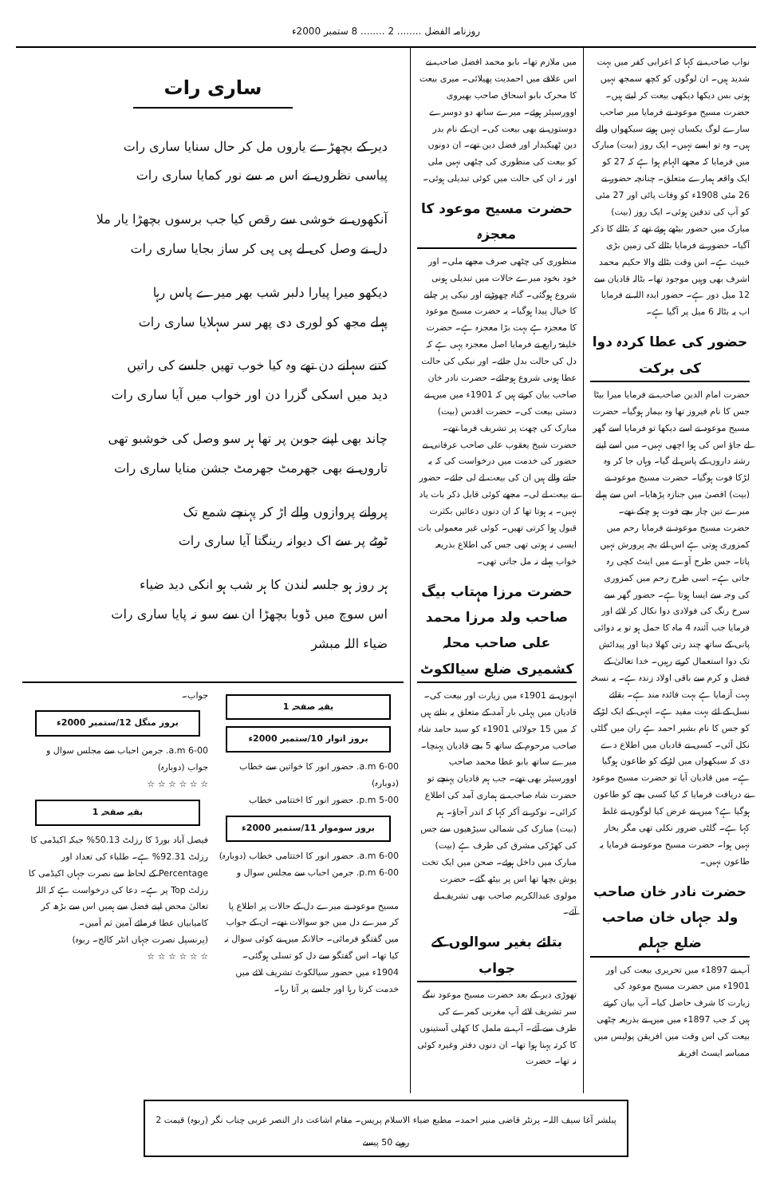روزنامہ الفضل ........ 2 ........ 8 ستمبر 2000ء
نواب صاحب نے کہا کہ اعرابی کفر میں بہت شدید ہیں۔ ان لوگوں کو کچھ سمجھ نہیں ہوتی بس دیکھا دیکھی بیعت کر لیتے ہیں۔ حضرت مسیح موعود نے فرمایا میر صاحب سارے لوگ یکساں نہیں ہوتے سیکھواں والے ہیں۔ وہ تو ایسے نہیں۔ ایک روز (بیت) مبارک میں فرمایا کہ مجھے الہام ہوا ہے کہ 27 کو ایک واقعہ ہمارے متعلق۔ چنانچہ حضور نے 26 مئی 1908ء کو وفات پائی اور 27 مئی کو آپ کی تدفین ہوئی۔ ایک روز (بیت) مبارک میں حضور بیٹھے ہوئے تھے کہ بٹالے کا ذکر آگیا۔ حضور نے فرمایا بٹالے کی زمین بڑی خبیث ہے۔ اس وقت بٹالے والا حکیم محمد اشرف بھی وہیں موجود تھا۔ بٹالہ قادیان سے 12 میل دور ہے۔ حضور ایدہ اللہ نے فرمایا اب یہ بٹالہ 6 میل پر آگیا ہے۔
حضور کی عطا کردہ دوا کی برکت
حضرت امام الدین صاحب نے فرمایا میرا بیٹا جس کا نام فیروز تھا وہ بیمار ہوگیا۔ حضرت مسیح موعود نے اسے دیکھا تو فرمایا اسے گھر لے جاؤ اس کی ہوا اچھی نہیں۔ میں اسے اپنے رشتہ داروں کے پاس لے گیا۔ وہاں جا کر وہ لڑکا فوت ہوگیا۔ حضرت مسیح موعود نے (بیت) اقصیٰ میں جنازہ پڑھایا۔ اس سے پہلے میرے تین چار بچے فوت ہو چکے تھے۔ حضرت مسیح موعود نے فرمایا رحم میں کمزوری ہوتی ہے اس لئے بچہ پرورش نہیں پاتا۔ جس طرح آوے میں اینٹ کچی رہ جاتی ہے۔ اسی طرح رحم میں کمزوری کی وجہ سے ایسا ہوتا ہے۔ حضور گھر سے سرخ رنگ کی فولادی دوا نکال کر لائے اور فرمایا جب آئندہ 4 ماہ کا حمل ہو تو یہ دوائی پانی کے ساتھ چند رتی کھلا دینا اور پیدائش تک دوا استعمال کرتے رہیں۔ خدا تعالیٰ کے فضل و کرم سے باقی اولاد زندہ ہے۔ یہ نسخہ بہت آزمایا ہے بہت فائدہ مند ہے۔ بقائے نسل کے لئے بہت مفید ہے۔ انہی کے ایک لڑکے کو جس کا نام بشیر احمد ہے ران میں گلٹی نکل آئی۔ کسی نے قادیان میں اطلاع دے دی کہ سیکھواں میں لڑکے کو طاعون ہوگیا ہے۔ میں قادیان آیا تو حضرت مسیح موعود نے دریافت فرمایا کہ کیا کسی بچے کو طاعون ہوگیا ہے؟ میں نے عرض کیا لوگوں نے غلط کہا ہے۔ گلٹی ضرور نکلی تھی مگر بخار نہیں ہوا۔ حضرت مسیح موعود نے فرمایا یہ طاعون نہیں۔
حضرت نادر خان صاحب ولد جہاں خان صاحب ضلع جہلم
آپ نے 1897ء میں تحریری بیعت کی اور 1901ء میں حضرت مسیح موعود کی زیارت کا شرف حاصل کیا۔ آپ بیان کرتے ہیں کہ جب 1897ء میں میں نے بذریعہ چٹھی بیعت کی اس وقت میں افریقن پولیس میں ممباسہ ایسٹ افریقہ
میں ملازم تھا۔ بابو محمد افضل صاحب نے اس علاقے میں احمدیت پھیلائی۔ میری بیعت کا محرک بابو اسحاق صاحب بھیروی اوورسیئر ہوئے۔ میرے ساتھ دو دوسرے دوستوں نے بھی بیعت کی۔ ان کے نام بدر دین ٹھیکیدار اور فضل دین تھے۔ ان دونوں کو بیعت کی منظوری کی چٹھی نہیں ملی اور نہ ان کی حالت میں کوئی تبدیلی ہوئی۔
حضرت مسیح موعود کا معجزہ
منظوری کی چٹھی صرف مجھے ملی۔ اور خود بخود میرے حالات میں تبدیلی ہونی شروع ہوگئی۔ گناہ چھوڑنے اور نیکی پر چلنے کا خیال پیدا ہوگیا۔ یہ حضرت مسیح موعود کا معجزہ ہے بہت بڑا معجزہ ہے۔ حضرت خلیفۃ رابع نے فرمایا اصل معجزہ یہی ہے کہ دل کی حالت بدل جائے۔ اور نیکی کی حالت عطا ہونی شروع ہوجائے۔ حضرت نادر خان صاحب بیان کرتے ہیں کہ 1901ء میں میں نے دستی بیعت کی۔ حضرت اقدس (بیت) مبارک کی چھت پر تشریف فرما تھے۔ حضرت شیخ یعقوب علی صاحب عرفانی نے حضور کی خدمت میں درخواست کی کہ یہ جانے والے ہیں ان کی بیعت لے لی جائے۔ حضور نے بیعت لے لی۔ مجھے کوئی قابل ذکر بات یاد نہیں۔ یہ ہوتا تھا کہ ان دنوں دعائیں بکثرت قبول ہوا کرتی تھیں۔ کوئی غیر معمولی بات ایسی نہ ہوتی تھی جس کی اطلاع بذریعہ خواب پہلے نہ مل جاتی تھی۔
حضرت مرزا مہتاب بیگ صاحب ولد مرزا محمد علی صاحب محلہ کشمیری ضلع سیالکوٹ
انہوں نے 1901ء میں زیارت اور بیعت کی۔ قادیان میں پہلی بار آمد کے متعلق یہ بتاتے ہیں کہ میں 15 جولائی 1901ء کو سید حامد شاہ صاحب مرحوم کے ساتھ 5 بجے قادیان پہنچا۔ میرے ساتھ بابو عطا محمد صاحب اوورسیئر بھی تھے۔ جب ہم قادیان پہنچے تو حضرت شاہ صاحب نے ہماری آمد کی اطلاع کرائی۔ نوکر نے آکر کہا کہ اندر آجاؤ۔ ہم (بیت) مبارک کی شمالی سیڑھیوں سے جس کی کھڑکی مشرق کی طرف ہے (بیت) مبارک میں داخل ہوئے۔ صحن میں ایک تخت پوش بچھا تھا اس پر بیٹھ گئے۔ حضرت مولوی عبدالکریم صاحب بھی تشریف لے آئے۔
بتائے بغیر سوالوں کے جواب
تھوڑی دیر کے بعد حضرت مسیح موعود ننگے سر تشریف لائے آپ مغربی کمرے کی طرف سے آئے۔ آپ نے ململ کا کھلی آستینوں کا کرتہ پہنا ہوا تھا۔ ان دنوں دفتر وغیرہ کوئی نہ تھا۔ حضرت
ساری رات
دیر کے بچھڑے یاروں مل کر حال سنایا ساری رات
پیاسی نظروں نے اس مہ سے نور کمایا ساری رات
آنکھوں نے خوشی سے رقص کیا جب برسوں بچھڑا یار ملا
دل نے وصل کی لے پی پی کر ساز بجایا ساری رات
دیکھو میرا پیارا دلبر شب بھر میرے پاس رہا
پہلے مجھ کو لوری دی پھر سر سہلایا ساری رات
کتنے سہانے دن تھے وہ کیا خوب تھیں جلسے کی راتیں
دید میں اسکی گزرا دن اور خواب میں آیا ساری رات
چاند بھی اپنے جوبن پر تھا ہر سو وصل کی خوشبو تھی
تاروں نے بھی جھرمٹ جھرمٹ جشن منایا ساری رات
پروانے پروازوں والے اڑ کر پہنچے شمع تک
ٹوٹے پر سے اک دیوانہ رینگتا آیا ساری رات
ہر روز ہو جلسہ لندن کا ہر شب ہو انکی دید ضیاء
اس سوچ میں ڈوبا بچھڑا ان سے سو نہ پایا ساری رات
ضیاء اللہ مبشر
بقیہ صفحہ 1
بروز اتوار 10/ستمبر 2000ء
6-00 a.m. حضور انور کا خواتین سے خطاب (دوبارہ)
5-00 p.m. حضور انور کا اختتامی خطاب
بروز سوموار 11/ستمبر 2000ء
6-00 a.m. حضور انور کا اختتامی خطاب (دوبارہ)
6-00 p.m. جرمن احباب سے مجلس سوال و
مسیح موعود نے میرے دل کے حالات پر اطلاع پا کر میرے دل میں جو سوالات تھے۔ ان کے جواب میں گفتگو فرمائی۔ حالانکہ میں نے کوئی سوال نہ کیا تھا۔ اس گفتگو سے دل کو تسلی ہوگئی۔ 1904ء میں حضور سیالکوٹ تشریف لائے میں خدمت کرتا رہا اور جلسے پر آتا رہا۔
جواب۔
بروز منگل 12/ستمبر 2000ء
6-00 a.m. جرمن احباب سے مجلس سوال و جواب (دوبارہ)
☆ ☆ ☆ ☆ ☆ ☆
بقیہ صفحہ 1
فیصل آباد بورڈ کا رزلٹ 50.13% جبکہ اکیڈمی کا رزلٹ 92.31% ہے۔ طلباء کی تعداد اور Percentage کے لحاظ سے نصرت جہاں اکیڈمی کا رزلٹ Top پر ہے۔ دعا کی درخواست ہے کہ اللہ تعالیٰ محض اپنے فضل سے ہمیں اس سے بڑھ کر کامیابیاں عطا فرمائے آمین ثم آمین۔
(پرنسپل نصرت جہاں انٹر کالج۔ ربوہ)
☆ ☆ ☆ ☆ ☆ ☆
پبلشر آغا سیف اللہ۔ پرنٹر قاضی منیر احمد۔ مطبع ضیاء الاسلام پریس۔ مقام اشاعت دار النصر غربی چناب نگر (ربوہ) قیمت 2 روپے 50 پیسے